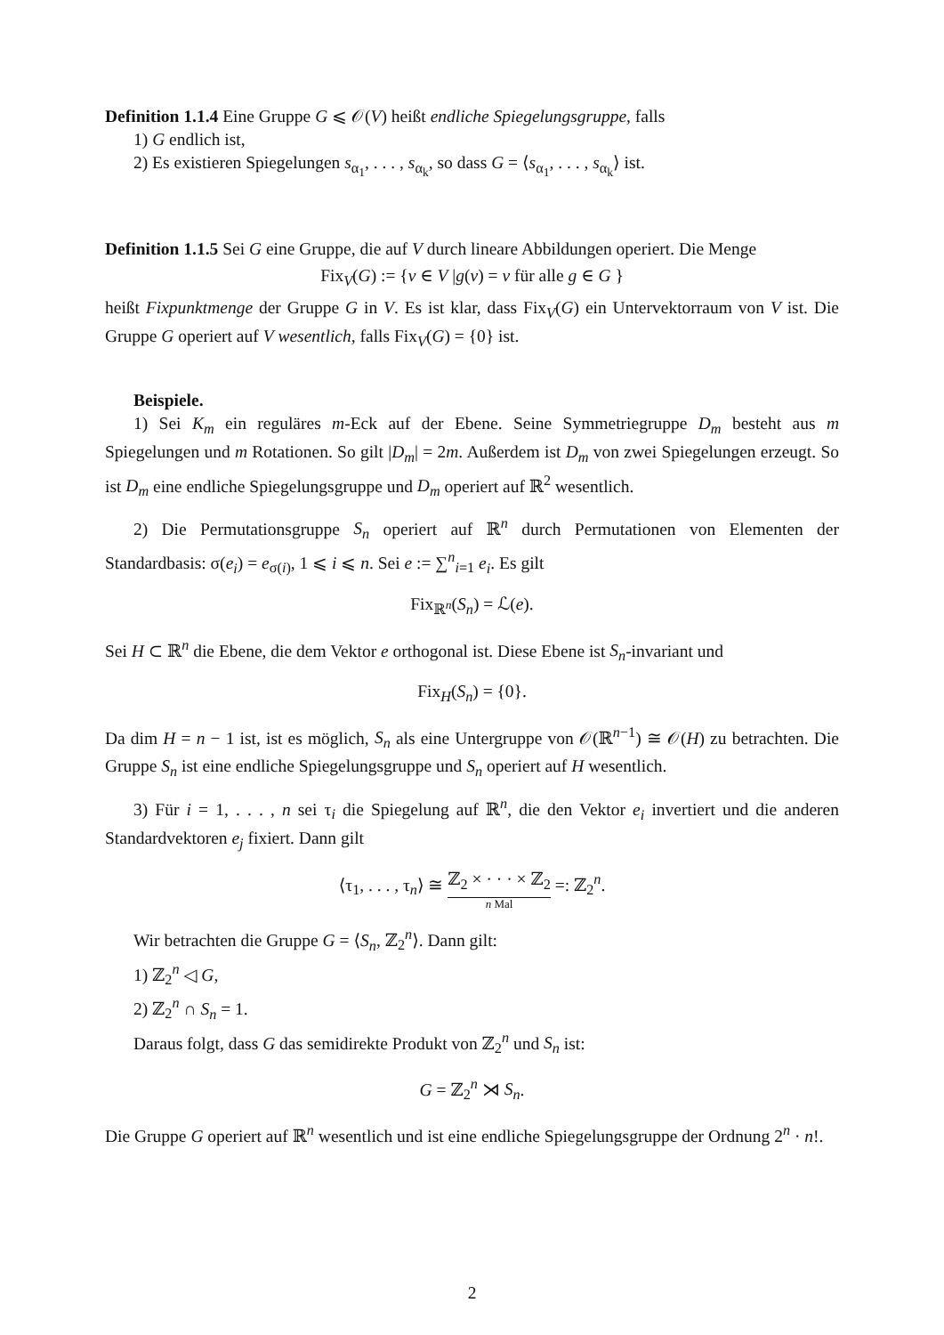Definition 1.1.4 Eine Gruppe G ⩽ 𝒪(V) heißt endliche Spiegelungsgruppe, falls
1) G endlich ist,
2) Es existieren Spiegelungen s<sub>α<sub>1</sub></sub>, . . . , s<sub>α<sub>k</sub></sub>, so dass G = ⟨s<sub>α<sub>1</sub></sub>, . . . , s<sub>α<sub>k</sub></sub>⟩ ist.
Definition 1.1.5 Sei G eine Gruppe, die auf V durch lineare Abbildungen operiert. Die Menge
Fix<sub>V</sub>(G) := {v ∈ V |g(v) = v für alle g ∈ G }
heißt Fixpunktmenge der Gruppe G in V. Es ist klar, dass Fix<sub>V</sub>(G) ein Untervektorraum von V ist. Die Gruppe G operiert auf V wesentlich, falls Fix<sub>V</sub>(G) = {0} ist.
Beispiele.
1) Sei K<sub>m</sub> ein reguläres m-Eck auf der Ebene. Seine Symmetriegruppe D<sub>m</sub> besteht aus m Spiegelungen und m Rotationen. So gilt |D<sub>m</sub>| = 2m. Außerdem ist D<sub>m</sub> von zwei Spiegelungen erzeugt. So ist D<sub>m</sub> eine endliche Spiegelungsgruppe und D<sub>m</sub> operiert auf ℝ<sup>2</sup> wesentlich.
2) Die Permutationsgruppe S<sub>n</sub> operiert auf ℝ<sup>n</sup> durch Permutationen von Elementen der Standardbasis: σ(e<sub>i</sub>) = e<sub>σ(i)</sub>, 1 ⩽ i ⩽ n. Sei e := ∑<sup>n</sup><sub>i=1</sub> e<sub>i</sub>. Es gilt
Fix<sub>ℝ<sup>n</sup></sub>(S<sub>n</sub>) = ℒ(e).
Sei H ⊂ ℝ<sup>n</sup> die Ebene, die dem Vektor e orthogonal ist. Diese Ebene ist S<sub>n</sub>-invariant und
Fix<sub>H</sub>(S<sub>n</sub>) = {0}.
Da dim H = n − 1 ist, ist es möglich, S<sub>n</sub> als eine Untergruppe von 𝒪(ℝ<sup>n−1</sup>) ≅ 𝒪(H) zu betrachten. Die Gruppe S<sub>n</sub> ist eine endliche Spiegelungsgruppe und S<sub>n</sub> operiert auf H wesentlich.
3) Für i = 1, . . . , n sei τ<sub>i</sub> die Spiegelung auf ℝ<sup>n</sup>, die den Vektor e<sub>i</sub> invertiert und die anderen Standardvektoren e<sub>j</sub> fixiert. Dann gilt
⟨τ<sub>1</sub>, . . . , τ<sub>n</sub>⟩ ≅ ℤ<sub>2</sub> × · · · × ℤ<sub>2</sub> n Mal =: ℤ<sub>2</sub><sup>n</sup>.
Wir betrachten die Gruppe G = ⟨S<sub>n</sub>, ℤ<sub>2</sub><sup>n</sup>⟩. Dann gilt:
1) ℤ<sub>2</sub><sup>n</sup> ◁ G,
2) ℤ<sub>2</sub><sup>n</sup> ∩ S<sub>n</sub> = 1.
Daraus folgt, dass G das semidirekte Produkt von ℤ<sub>2</sub><sup>n</sup> und S<sub>n</sub> ist:
G = ℤ<sub>2</sub><sup>n</sup> ⋊ S<sub>n</sub>.
Die Gruppe G operiert auf ℝ<sup>n</sup> wesentlich und ist eine endliche Spiegelungsgruppe der Ordnung 2<sup>n</sup> · n!.
2